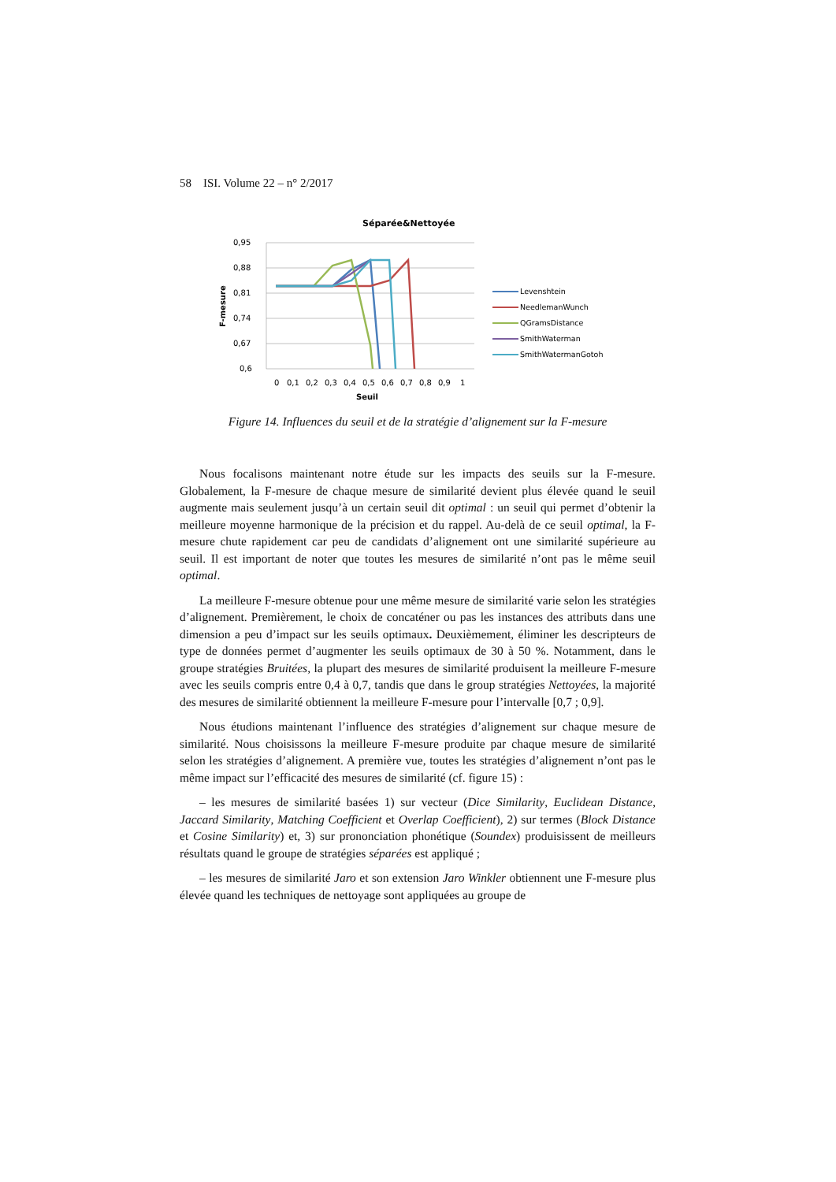58 ISI. Volume 22 – n° 2/2017
Séparée&Nettoyée
0,95
0,88
0,81
0,74
0,67
0,6
F-mesure
0
0,1
0,2
0,3
0,4
0,5
0,6
0,7
0,8
0,9
1
Seuil
Levenshtein
NeedlemanWunch
QGramsDistance
SmithWaterman
SmithWatermanGotoh
Figure 14. Influences du seuil et de la stratégie d’alignement sur la F-mesure
Nous focalisons maintenant notre étude sur les impacts des seuils sur la F-mesure. Globalement, la F-mesure de chaque mesure de similarité devient plus élevée quand le seuil augmente mais seulement jusqu’à un certain seuil dit optimal : un seuil qui permet d’obtenir la meilleure moyenne harmonique de la précision et du rappel. Au-delà de ce seuil optimal, la F-mesure chute rapidement car peu de candidats d’alignement ont une similarité supérieure au seuil. Il est important de noter que toutes les mesures de similarité n’ont pas le même seuil optimal.
La meilleure F-mesure obtenue pour une même mesure de similarité varie selon les stratégies d’alignement. Premièrement, le choix de concaténer ou pas les instances des attributs dans une dimension a peu d’impact sur les seuils optimaux. Deuxièmement, éliminer les descripteurs de type de données permet d’augmenter les seuils optimaux de 30 à 50 %. Notamment, dans le groupe stratégies Bruitées, la plupart des mesures de similarité produisent la meilleure F-mesure avec les seuils compris entre 0,4 à 0,7, tandis que dans le group stratégies Nettoyées, la majorité des mesures de similarité obtiennent la meilleure F-mesure pour l’intervalle [0,7 ; 0,9].
Nous étudions maintenant l’influence des stratégies d’alignement sur chaque mesure de similarité. Nous choisissons la meilleure F-mesure produite par chaque mesure de similarité selon les stratégies d’alignement. A première vue, toutes les stratégies d’alignement n’ont pas le même impact sur l’efficacité des mesures de similarité (cf. figure 15) :
– les mesures de similarité basées 1) sur vecteur (Dice Similarity, Euclidean Distance, Jaccard Similarity, Matching Coefficient et Overlap Coefficient), 2) sur termes (Block Distance et Cosine Similarity) et, 3) sur prononciation phonétique (Soundex) produisissent de meilleurs résultats quand le groupe de stratégies séparées est appliqué ;
– les mesures de similarité Jaro et son extension Jaro Winkler obtiennent une F-mesure plus élevée quand les techniques de nettoyage sont appliquées au groupe de